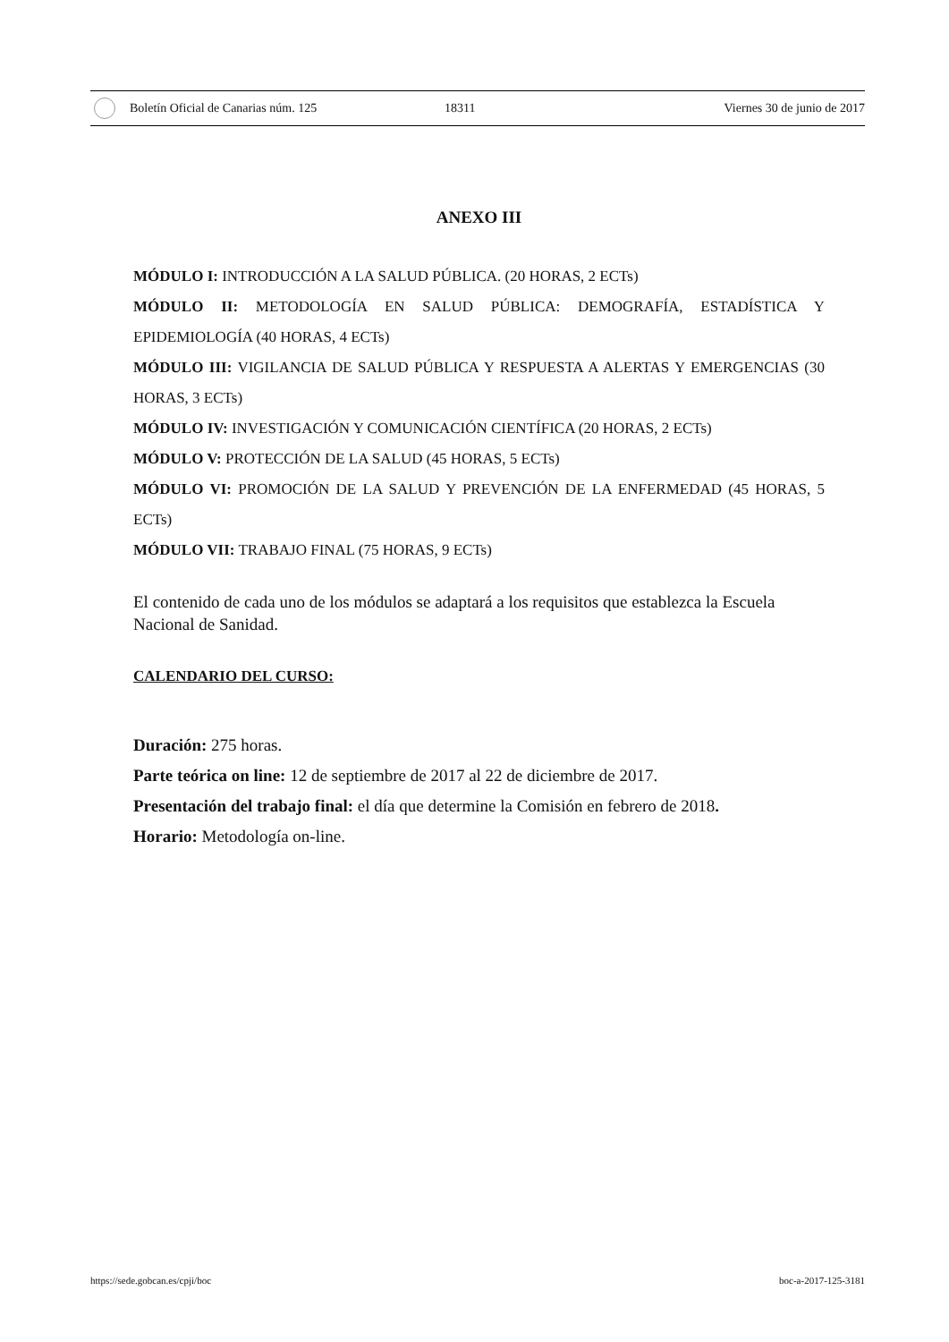Boletín Oficial de Canarias núm. 125 18311 Viernes 30 de junio de 2017
ANEXO III
MÓDULO I: INTRODUCCIÓN A LA SALUD PÚBLICA. (20 HORAS, 2 ECTs)
MÓDULO II: METODOLOGÍA EN SALUD PÚBLICA: DEMOGRAFÍA, ESTADÍSTICA Y EPIDEMIOLOGÍA (40 HORAS, 4 ECTs)
MÓDULO III: VIGILANCIA DE SALUD PÚBLICA Y RESPUESTA A ALERTAS Y EMERGENCIAS (30 HORAS, 3 ECTs)
MÓDULO IV: INVESTIGACIÓN Y COMUNICACIÓN CIENTÍFICA (20 HORAS, 2 ECTs)
MÓDULO V: PROTECCIÓN DE LA SALUD (45 HORAS, 5 ECTs)
MÓDULO VI: PROMOCIÓN DE LA SALUD Y PREVENCIÓN DE LA ENFERMEDAD (45 HORAS, 5 ECTs)
MÓDULO VII: TRABAJO FINAL (75 HORAS, 9 ECTs)
El contenido de cada uno de los módulos se adaptará a los requisitos que establezca la Escuela Nacional de Sanidad.
CALENDARIO DEL CURSO:
Duración: 275 horas.
Parte teórica on line: 12 de septiembre de 2017 al 22 de diciembre de 2017.
Presentación del trabajo final: el día que determine la Comisión en febrero de 2018.
Horario: Metodología on-line.
https://sede.gobcan.es/cpji/boc boc-a-2017-125-3181